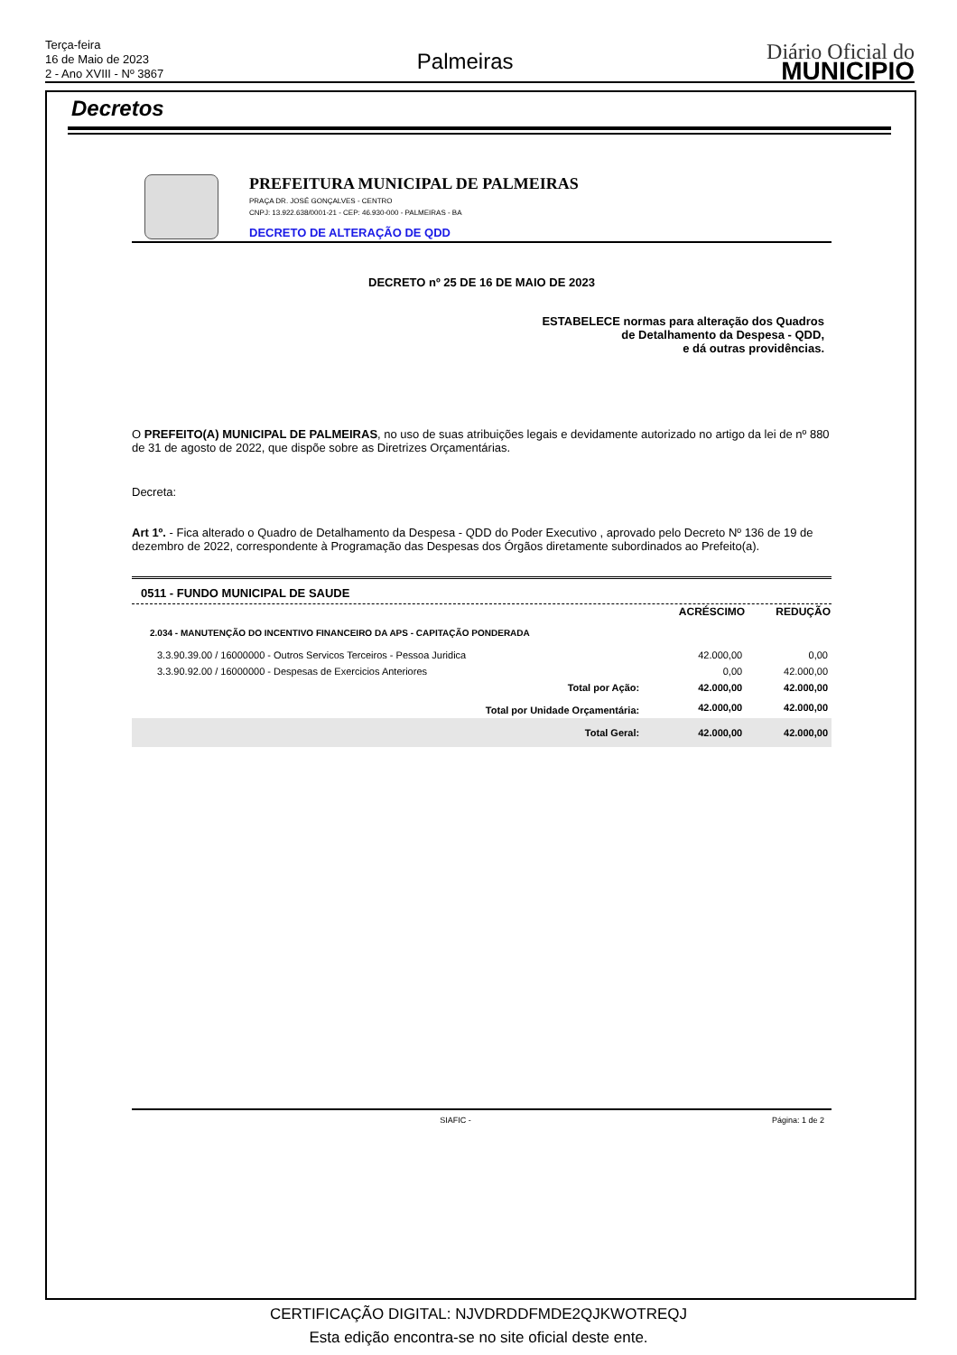Terça-feira
16 de Maio de 2023
2 - Ano XVIII - Nº 3867
Palmeiras
Diário Oficial do
MUNICIPIO
Decretos
PREFEITURA MUNICIPAL DE PALMEIRAS
PRAÇA DR. JOSÉ GONÇALVES - CENTRO
CNPJ: 13.922.638/0001-21 - CEP: 46.930-000 - PALMEIRAS - BA
DECRETO DE ALTERAÇÃO DE QDD
DECRETO nº 25 DE 16 DE MAIO DE 2023
ESTABELECE normas para alteração dos Quadros
de Detalhamento da Despesa - QDD,
e dá outras providências.
O PREFEITO(A) MUNICIPAL DE PALMEIRAS, no uso de suas atribuições legais e devidamente autorizado no artigo da lei de nº 880 de 31 de agosto de 2022, que dispõe sobre as Diretrizes Orçamentárias.
Decreta:
Art 1º. - Fica alterado o Quadro de Detalhamento da Despesa - QDD do Poder Executivo , aprovado pelo Decreto Nº 136 de 19 de dezembro de 2022, correspondente à Programação das Despesas dos Órgãos diretamente subordinados ao Prefeito(a).
0511 - FUNDO MUNICIPAL DE SAUDE
| | ACRÉSCIMO | REDUÇÃO |
| --- | --- | --- |
| 2.034 - MANUTENÇÃO DO INCENTIVO FINANCEIRO DA APS - CAPITAÇÃO PONDERADA | | |
| 3.3.90.39.00 / 16000000 - Outros Servicos Terceiros - Pessoa Juridica | 42.000,00 | 0,00 |
| 3.3.90.92.00 / 16000000 - Despesas de Exercicios Anteriores | 0,00 | 42.000,00 |
| Total por Ação: | 42.000,00 | 42.000,00 |
| Total por Unidade Orçamentária: | 42.000,00 | 42.000,00 |
| Total Geral: | 42.000,00 | 42.000,00 |
SIAFIC - Página: 1 de 2
CERTIFICAÇÃO DIGITAL: NJVDRDDFMDE2QJKWOTREQJ
Esta edição encontra-se no site oficial deste ente.